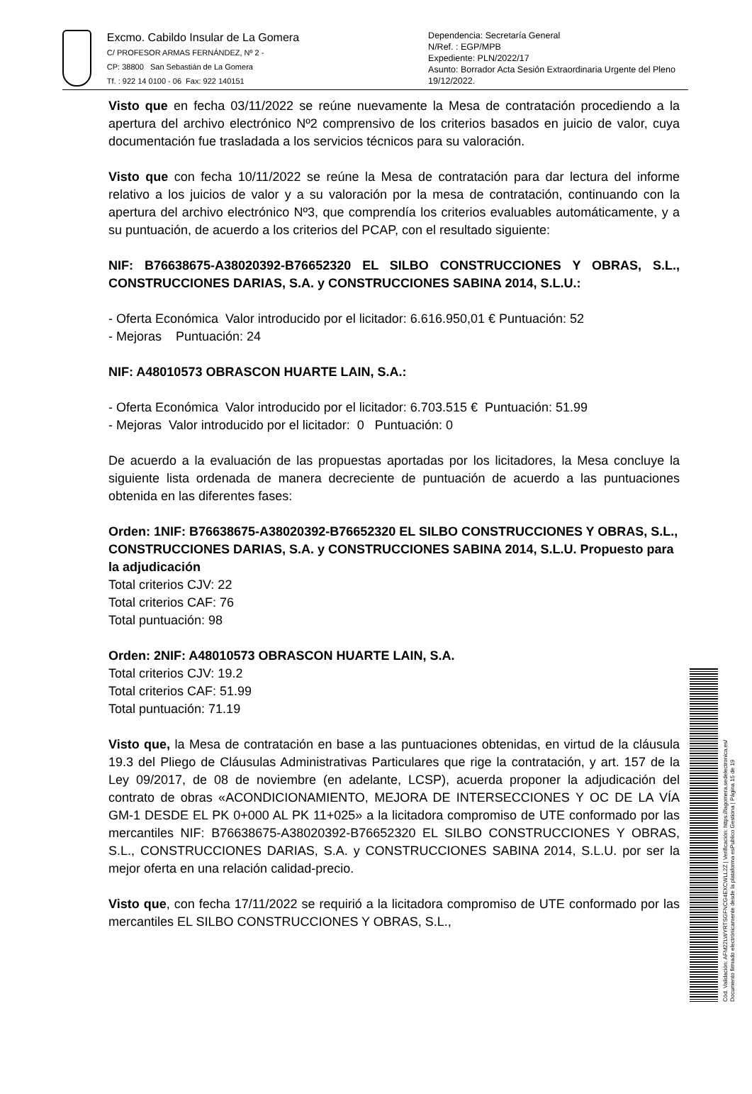Excmo. Cabildo Insular de La Gomera
C/ PROFESOR ARMAS FERNÁNDEZ, Nº 2 -
CP: 38800 San Sebastián de La Gomera
Tf. : 922 14 0100 - 06 Fax: 922 140151
Dependencia: Secretaría General
N/Ref. : EGP/MPB
Expediente: PLN/2022/17
Asunto: Borrador Acta Sesión Extraordinaria Urgente del Pleno 19/12/2022.
Visto que en fecha 03/11/2022 se reúne nuevamente la Mesa de contratación procediendo a la apertura del archivo electrónico Nº2 comprensivo de los criterios basados en juicio de valor, cuya documentación fue trasladada a los servicios técnicos para su valoración.
Visto que con fecha 10/11/2022 se reúne la Mesa de contratación para dar lectura del informe relativo a los juicios de valor y a su valoración por la mesa de contratación, continuando con la apertura del archivo electrónico Nº3, que comprendía los criterios evaluables automáticamente, y a su puntuación, de acuerdo a los criterios del PCAP, con el resultado siguiente:
NIF: B76638675-A38020392-B76652320 EL SILBO CONSTRUCCIONES Y OBRAS, S.L., CONSTRUCCIONES DARIAS, S.A. y CONSTRUCCIONES SABINA 2014, S.L.U.:
- Oferta Económica Valor introducido por el licitador: 6.616.950,01 € Puntuación: 52
- Mejoras Puntuación: 24
NIF: A48010573 OBRASCON HUARTE LAIN, S.A.:
- Oferta Económica Valor introducido por el licitador: 6.703.515 € Puntuación: 51.99
- Mejoras Valor introducido por el licitador: 0 Puntuación: 0
De acuerdo a la evaluación de las propuestas aportadas por los licitadores, la Mesa concluye la siguiente lista ordenada de manera decreciente de puntuación de acuerdo a las puntuaciones obtenida en las diferentes fases:
Orden: 1NIF: B76638675-A38020392-B76652320 EL SILBO CONSTRUCCIONES Y OBRAS, S.L., CONSTRUCCIONES DARIAS, S.A. y CONSTRUCCIONES SABINA 2014, S.L.U. Propuesto para la adjudicación
Total criterios CJV: 22
Total criterios CAF: 76
Total puntuación: 98
Orden: 2NIF: A48010573 OBRASCON HUARTE LAIN, S.A.
Total criterios CJV: 19.2
Total criterios CAF: 51.99
Total puntuación: 71.19
Visto que, la Mesa de contratación en base a las puntuaciones obtenidas, en virtud de la cláusula 19.3 del Pliego de Cláusulas Administrativas Particulares que rige la contratación, y art. 157 de la Ley 09/2017, de 08 de noviembre (en adelante, LCSP), acuerda proponer la adjudicación del contrato de obras «ACONDICIONAMIENTO, MEJORA DE INTERSECCIONES Y OC DE LA VÍA GM-1 DESDE EL PK 0+000 AL PK 11+025» a la licitadora compromiso de UTE conformado por las mercantiles NIF: B76638675-A38020392-B76652320 EL SILBO CONSTRUCCIONES Y OBRAS, S.L., CONSTRUCCIONES DARIAS, S.A. y CONSTRUCCIONES SABINA 2014, S.L.U. por ser la mejor oferta en una relación calidad-precio.
Visto que, con fecha 17/11/2022 se requirió a la licitadora compromiso de UTE conformado por las mercantiles EL SILBO CONSTRUCCIONES Y OBRAS, S.L.,
Cód. Validación: AFM22LWYRTSGFNCG4EXCWLL2Z | Verificación: https://lagomera.sedelectronica.es/
Documento firmado electrónicamente desde la plataforma esPublico Gestiona | Página 15 de 19